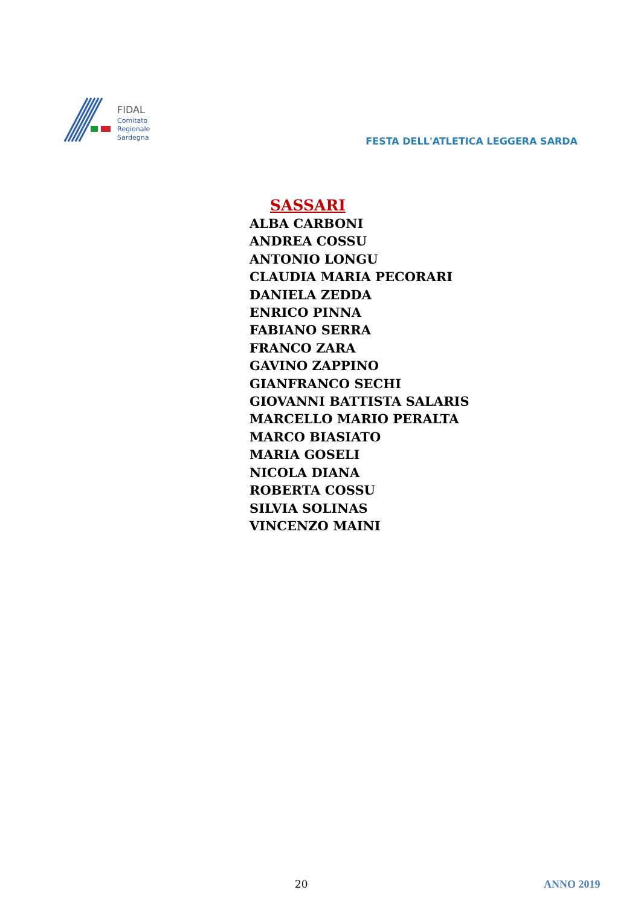FIDAL
Comitato
Regionale
Sardegna
FESTA DELL'ATLETICA LEGGERA SARDA
SASSARI
ALBA CARBONI
ANDREA COSSU
ANTONIO LONGU
CLAUDIA MARIA PECORARI
DANIELA ZEDDA
ENRICO PINNA
FABIANO SERRA
FRANCO ZARA
GAVINO ZAPPINO
GIANFRANCO SECHI
GIOVANNI BATTISTA SALARIS
MARCELLO MARIO PERALTA
MARCO BIASIATO
MARIA GOSELI
NICOLA DIANA
ROBERTA COSSU
SILVIA SOLINAS
VINCENZO MAINI
20 ANNO 2019